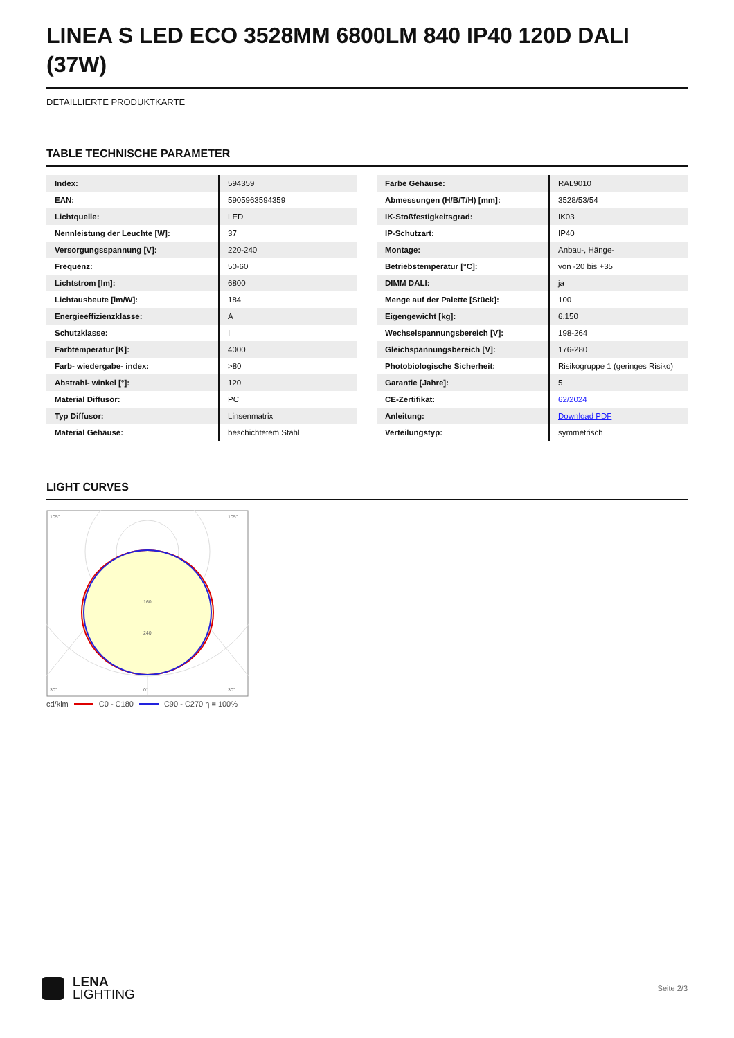LINEA S LED ECO 3528MM 6800LM 840 IP40 120D DALI (37W)
DETAILLIERTE PRODUKTKARTE
TABLE TECHNISCHE PARAMETER
| Index: | 594359 |
| EAN: | 5905963594359 |
| Lichtquelle: | LED |
| Nennleistung der Leuchte [W]: | 37 |
| Versorgungsspannung [V]: | 220-240 |
| Frequenz: | 50-60 |
| Lichtstrom [lm]: | 6800 |
| Lichtausbeute [lm/W]: | 184 |
| Energieeffizienzklasse: | A |
| Schutzklasse: | I |
| Farbtemperatur [K]: | 4000 |
| Farb- wiedergabe- index: | >80 |
| Abstrahl- winkel [°]: | 120 |
| Material Diffusor: | PC |
| Typ Diffusor: | Linsenmatrix |
| Material Gehäuse: | beschichtetem Stahl |
| Farbe Gehäuse: | RAL9010 |
| Abmessungen (H/B/T/H) [mm]: | 3528/53/54 |
| IK-Stoßfestigkeitsgrad: | IK03 |
| IP-Schutzart: | IP40 |
| Montage: | Anbau-, Hänge- |
| Betriebstemperatur [°C]: | von -20 bis +35 |
| DIMM DALI: | ja |
| Menge auf der Palette [Stück]: | 100 |
| Eigengewicht [kg]: | 6.150 |
| Wechselspannungsbereich [V]: | 198-264 |
| Gleichspannungsbereich [V]: | 176-280 |
| Photobiologische Sicherheit: | Risikogruppe 1 (geringes Risiko) |
| Garantie [Jahre]: | 5 |
| CE-Zertifikat: | 62/2024 |
| Anleitung: | Download PDF |
| Verteilungstyp: | symmetrisch |
LIGHT CURVES
105°
105°
30°
0°
30°
160
240
cd/klm C0 - C180 C90 - C270 η = 100%
LENA
LIGHTING
Seite 2/3